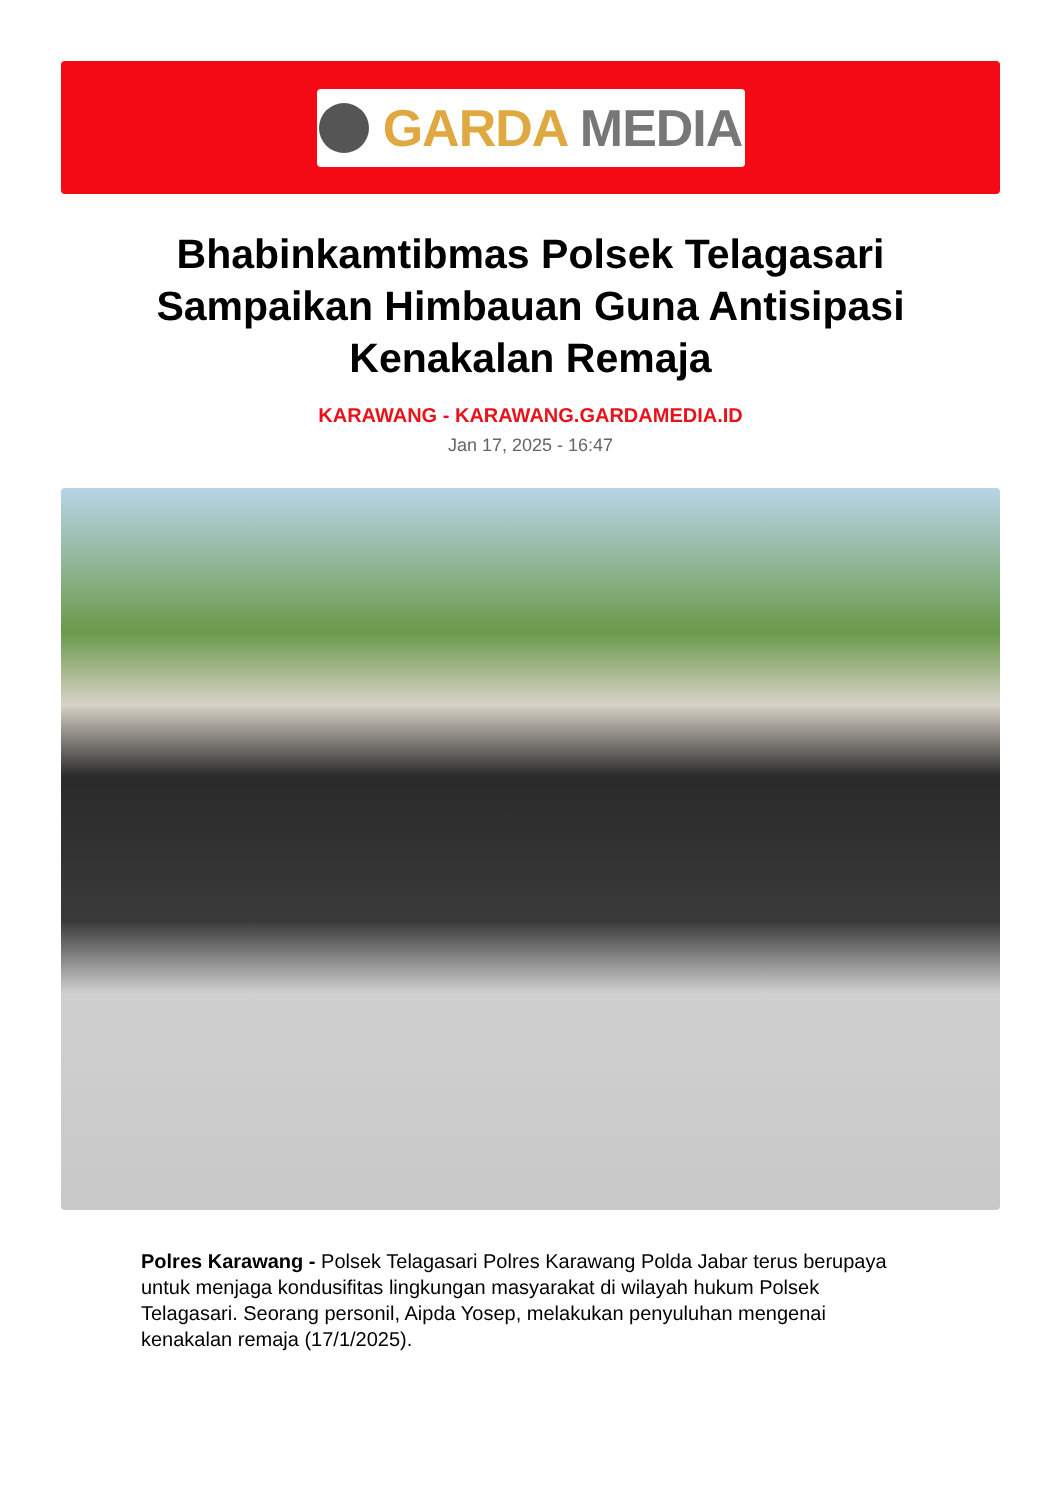GARDA MEDIA
Bhabinkamtibmas Polsek Telagasari Sampaikan Himbauan Guna Antisipasi Kenakalan Remaja
KARAWANG - KARAWANG.GARDAMEDIA.ID
Jan 17, 2025 - 16:47
Polres Karawang - Polsek Telagasari Polres Karawang Polda Jabar terus berupaya untuk menjaga kondusifitas lingkungan masyarakat di wilayah hukum Polsek Telagasari. Seorang personil, Aipda Yosep, melakukan penyuluhan mengenai kenakalan remaja (17/1/2025).